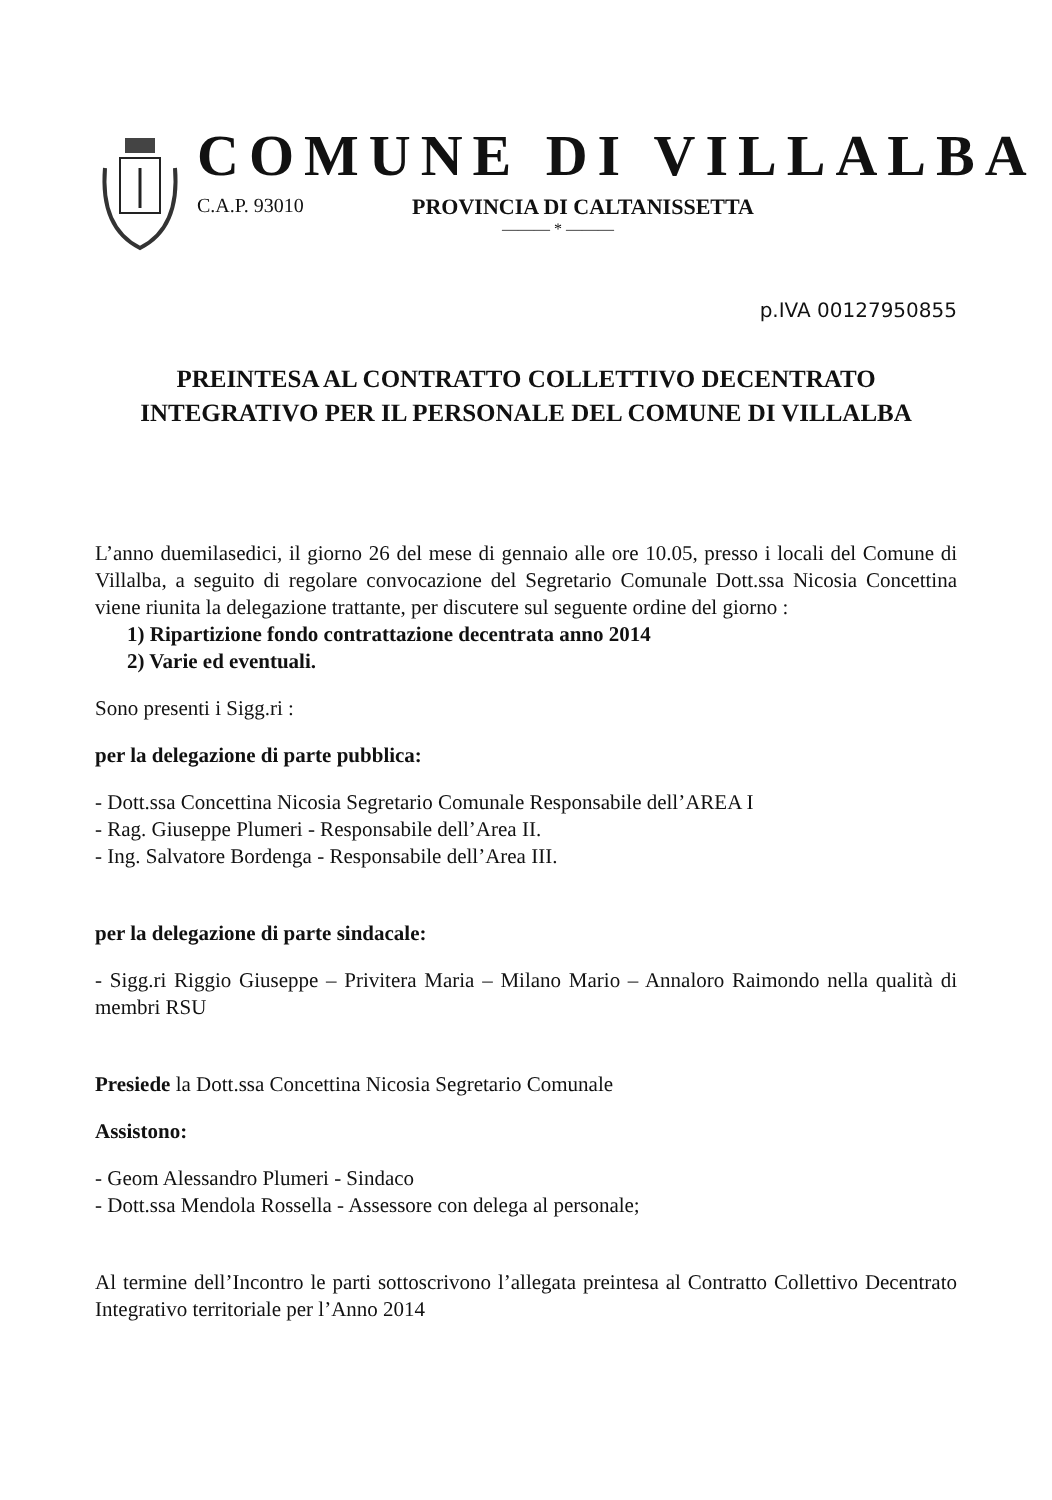COMUNE DI VILLALBA
C.A.P. 93010 PROVINCIA DI CALTANISSETTA
——— * ———
p.IVA 00127950855
PREINTESA AL CONTRATTO COLLETTIVO DECENTRATO
INTEGRATIVO PER IL PERSONALE DEL COMUNE DI VILLALBA
L’anno duemilasedici, il giorno 26 del mese di gennaio alle ore 10.05, presso i locali del Comune di Villalba, a seguito di regolare convocazione del Segretario Comunale Dott.ssa Nicosia Concettina viene riunita la delegazione trattante, per discutere sul seguente ordine del giorno :
1) Ripartizione fondo contrattazione decentrata anno 2014
2) Varie ed eventuali.
Sono presenti i Sigg.ri :
per la delegazione di parte pubblica:
- Dott.ssa Concettina Nicosia Segretario Comunale Responsabile dell’AREA I
- Rag. Giuseppe Plumeri - Responsabile dell’Area II.
- Ing. Salvatore Bordenga - Responsabile dell’Area III.
per la delegazione di parte sindacale:
- Sigg.ri Riggio Giuseppe – Privitera Maria – Milano Mario – Annaloro Raimondo nella qualità di membri RSU
Presiede la Dott.ssa Concettina Nicosia Segretario Comunale
Assistono:
- Geom Alessandro Plumeri - Sindaco
- Dott.ssa Mendola Rossella - Assessore con delega al personale;
Al termine dell’Incontro le parti sottoscrivono l’allegata preintesa al Contratto Collettivo Decentrato Integrativo territoriale per l’Anno 2014